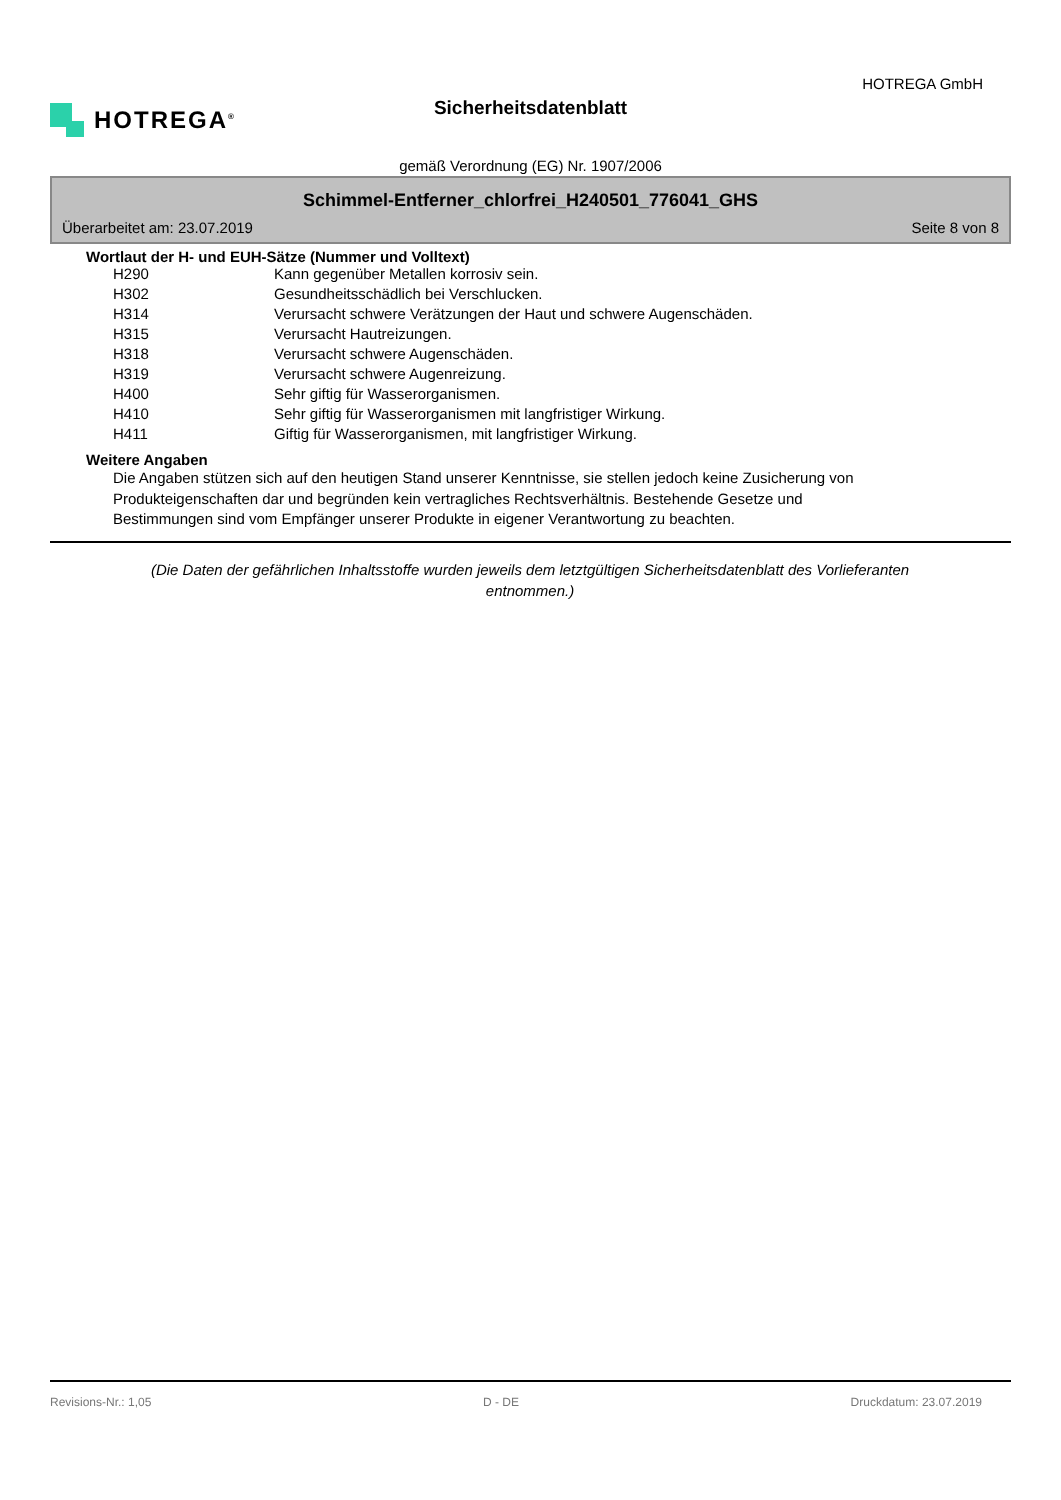HOTREGA<sup>®</sup>
HOTREGA GmbH
Sicherheitsdatenblatt
gemäß Verordnung (EG) Nr. 1907/2006
Schimmel-Entferner_chlorfrei_H240501_776041_GHS
Überarbeitet am: 23.07.2019 Seite 8 von 8
Wortlaut der H- und EUH-Sätze (Nummer und Volltext)
| H290 | Kann gegenüber Metallen korrosiv sein. |
| H302 | Gesundheitsschädlich bei Verschlucken. |
| H314 | Verursacht schwere Verätzungen der Haut und schwere Augenschäden. |
| H315 | Verursacht Hautreizungen. |
| H318 | Verursacht schwere Augenschäden. |
| H319 | Verursacht schwere Augenreizung. |
| H400 | Sehr giftig für Wasserorganismen. |
| H410 | Sehr giftig für Wasserorganismen mit langfristiger Wirkung. |
| H411 | Giftig für Wasserorganismen, mit langfristiger Wirkung. |
Weitere Angaben
Die Angaben stützen sich auf den heutigen Stand unserer Kenntnisse, sie stellen jedoch keine Zusicherung von Produkteigenschaften dar und begründen kein vertragliches Rechtsverhältnis. Bestehende Gesetze und Bestimmungen sind vom Empfänger unserer Produkte in eigener Verantwortung zu beachten.
(Die Daten der gefährlichen Inhaltsstoffe wurden jeweils dem letztgültigen Sicherheitsdatenblatt des Vorlieferanten entnommen.)
Revisions-Nr.: 1,05 D - DE Druckdatum: 23.07.2019